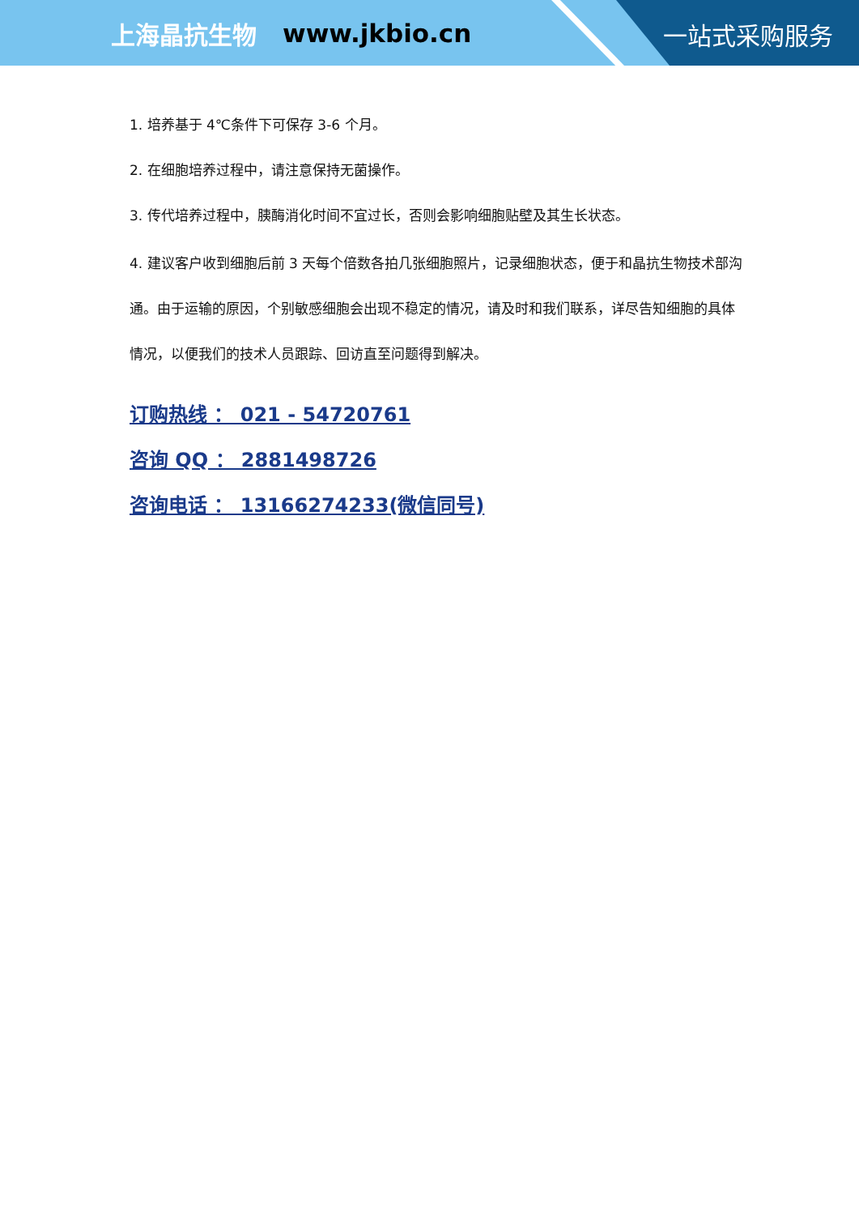上海晶抗生物 www.jkbio.cn
一站式采购服务
1. 培养基于 4℃条件下可保存 3-6 个月。
2. 在细胞培养过程中，请注意保持无菌操作。
3. 传代培养过程中，胰酶消化时间不宜过长，否则会影响细胞贴壁及其生长状态。
4. 建议客户收到细胞后前 3 天每个倍数各拍几张细胞照片，记录细胞状态，便于和晶抗生物技术部沟通。由于运输的原因，个别敏感细胞会出现不稳定的情况，请及时和我们联系，详尽告知细胞的具体情况，以便我们的技术人员跟踪、回访直至问题得到解决。
订购热线 ： 021 - 54720761
咨询 QQ ： 2881498726
咨询电话 ： 13166274233(微信同号)